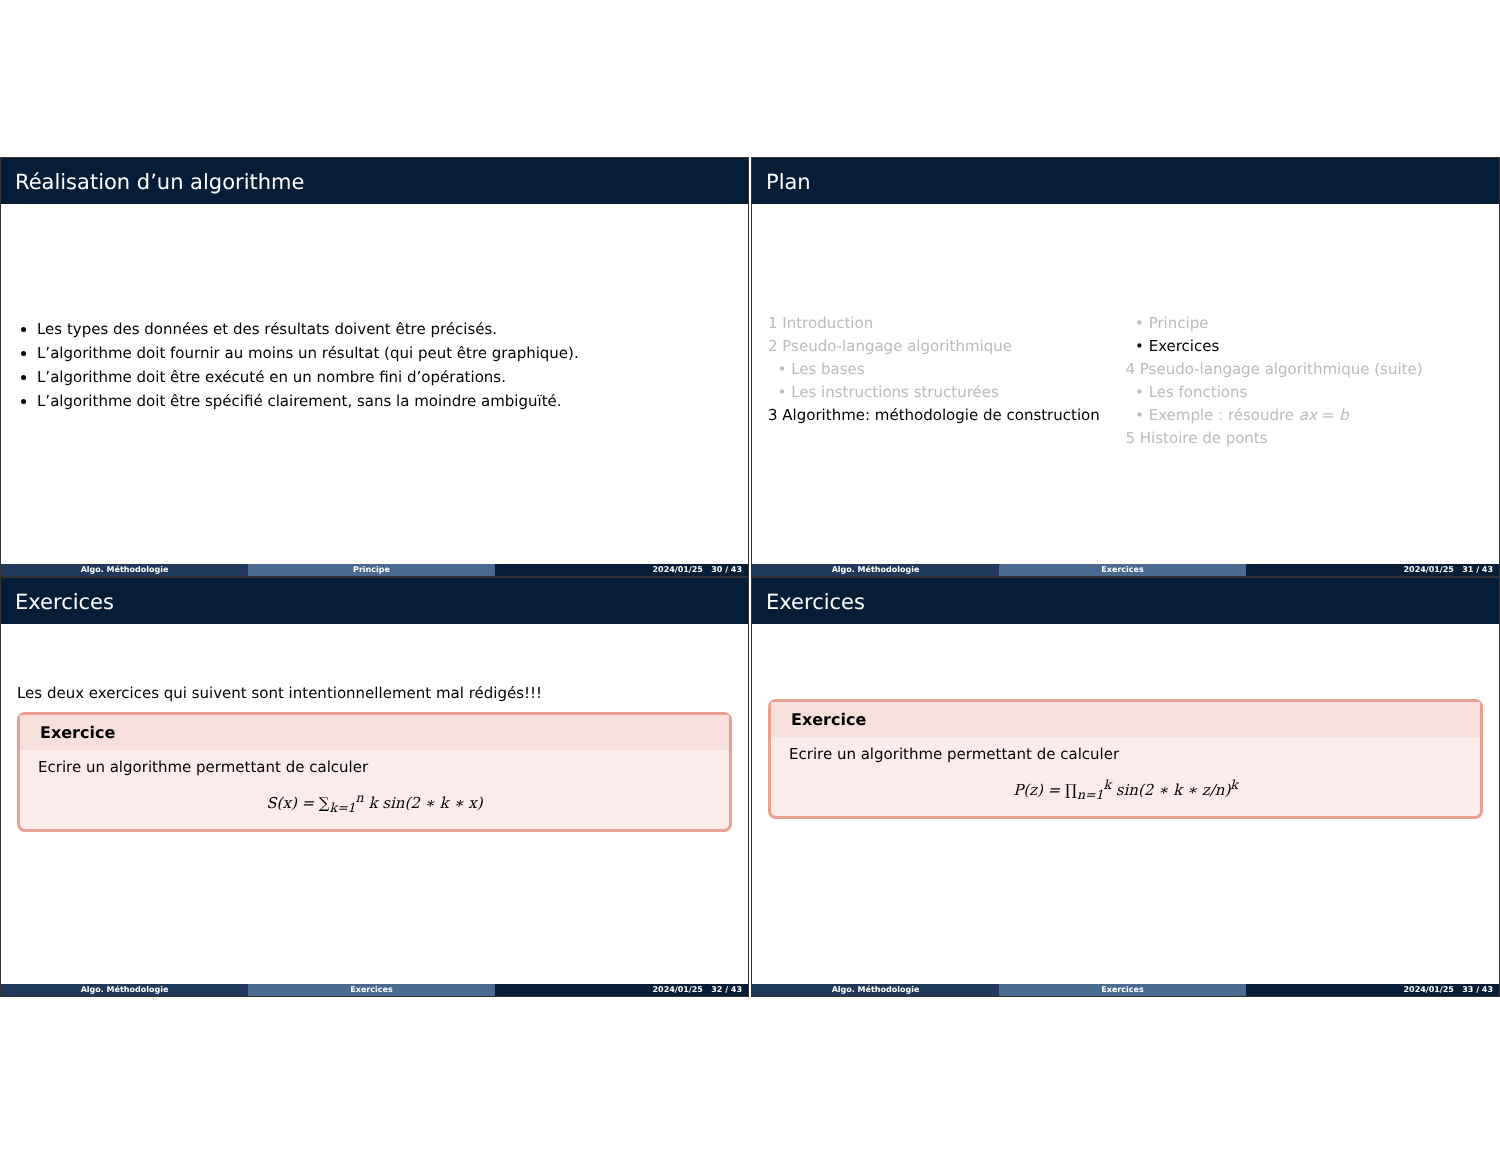Réalisation d’un algorithme
Les types des données et des résultats doivent être précisés.
L’algorithme doit fournir au moins un résultat (qui peut être graphique).
L’algorithme doit être exécuté en un nombre fini d’opérations.
L’algorithme doit être spécifié clairement, sans la moindre ambiguïté.
Algo. Méthodologie Principe 2024/01/25 30 / 43
Plan
1 Introduction
2 Pseudo-langage algorithmique
• Les bases
• Les instructions structurées
3 Algorithme: méthodologie de construction
• Principe
• Exercices
4 Pseudo-langage algorithmique (suite)
• Les fonctions
• Exemple : résoudre ax = b
5 Histoire de ponts
Algo. Méthodologie Exercices 2024/01/25 31 / 43
Exercices
Les deux exercices qui suivent sont intentionnellement mal rédigés!!!
Exercice
Ecrire un algorithme permettant de calculer
S(x) = ∑<sub>k=1</sub><sup>n</sup> k sin(2 ∗ k ∗ x)
Algo. Méthodologie Exercices 2024/01/25 32 / 43
Exercices
Exercice
Ecrire un algorithme permettant de calculer
P(z) = ∏<sub>n=1</sub><sup>k</sup> sin(2 ∗ k ∗ z/n)<sup>k</sup>
Algo. Méthodologie Exercices 2024/01/25 33 / 43